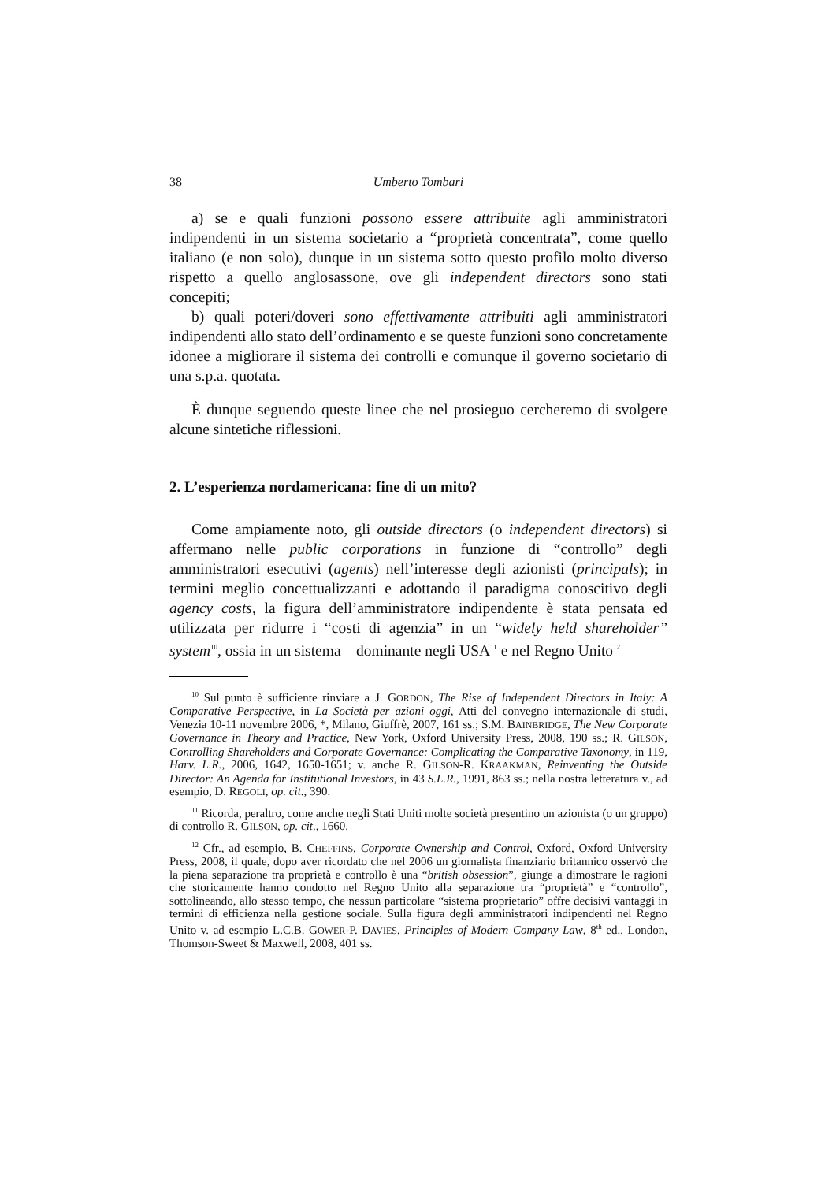38 Umberto Tombari
a) se e quali funzioni possono essere attribuite agli amministratori indipendenti in un sistema societario a “proprietà concentrata”, come quello italiano (e non solo), dunque in un sistema sotto questo profilo molto diverso rispetto a quello anglosassone, ove gli independent directors sono stati concepiti;
b) quali poteri/doveri sono effettivamente attribuiti agli amministratori indipendenti allo stato dell’ordinamento e se queste funzioni sono concretamente idonee a migliorare il sistema dei controlli e comunque il governo societario di una s.p.a. quotata.
È dunque seguendo queste linee che nel prosieguo cercheremo di svolgere alcune sintetiche riflessioni.
2. L’esperienza nordamericana: fine di un mito?
Come ampiamente noto, gli outside directors (o independent directors) si affermano nelle public corporations in funzione di “controllo” degli amministratori esecutivi (agents) nell’interesse degli azionisti (principals); in termini meglio concettualizzanti e adottando il paradigma conoscitivo degli agency costs, la figura dell’amministratore indipendente è stata pensata ed utilizzata per ridurre i “costi di agenzia” in un “widely held shareholder” system<sup>10</sup>, ossia in un sistema – dominante negli USA<sup>11</sup> e nel Regno Unito<sup>12</sup> –
<sup>10</sup> Sul punto è sufficiente rinviare a J. GORDON, The Rise of Independent Directors in Italy: A Comparative Perspective, in La Società per azioni oggi, Atti del convegno internazionale di studi, Venezia 10-11 novembre 2006, *, Milano, Giuffrè, 2007, 161 ss.; S.M. BAINBRIDGE, The New Corporate Governance in Theory and Practice, New York, Oxford University Press, 2008, 190 ss.; R. GILSON, Controlling Shareholders and Corporate Governance: Complicating the Comparative Taxonomy, in 119, Harv. L.R., 2006, 1642, 1650-1651; v. anche R. GILSON-R. KRAAKMAN, Reinventing the Outside Director: An Agenda for Institutional Investors, in 43 S.L.R., 1991, 863 ss.; nella nostra letteratura v., ad esempio, D. REGOLI, op. cit., 390.
<sup>11</sup> Ricorda, peraltro, come anche negli Stati Uniti molte società presentino un azionista (o un gruppo) di controllo R. GILSON, op. cit., 1660.
<sup>12</sup> Cfr., ad esempio, B. CHEFFINS, Corporate Ownership and Control, Oxford, Oxford University Press, 2008, il quale, dopo aver ricordato che nel 2006 un giornalista finanziario britannico osservò che la piena separazione tra proprietà e controllo è una “british obsession”, giunge a dimostrare le ragioni che storicamente hanno condotto nel Regno Unito alla separazione tra “proprietà” e “controllo”, sottolineando, allo stesso tempo, che nessun particolare “sistema proprietario” offre decisivi vantaggi in termini di efficienza nella gestione sociale. Sulla figura degli amministratori indipendenti nel Regno Unito v. ad esempio L.C.B. GOWER-P. DAVIES, Principles of Modern Company Law, 8<sup>th</sup> ed., London, Thomson-Sweet & Maxwell, 2008, 401 ss.